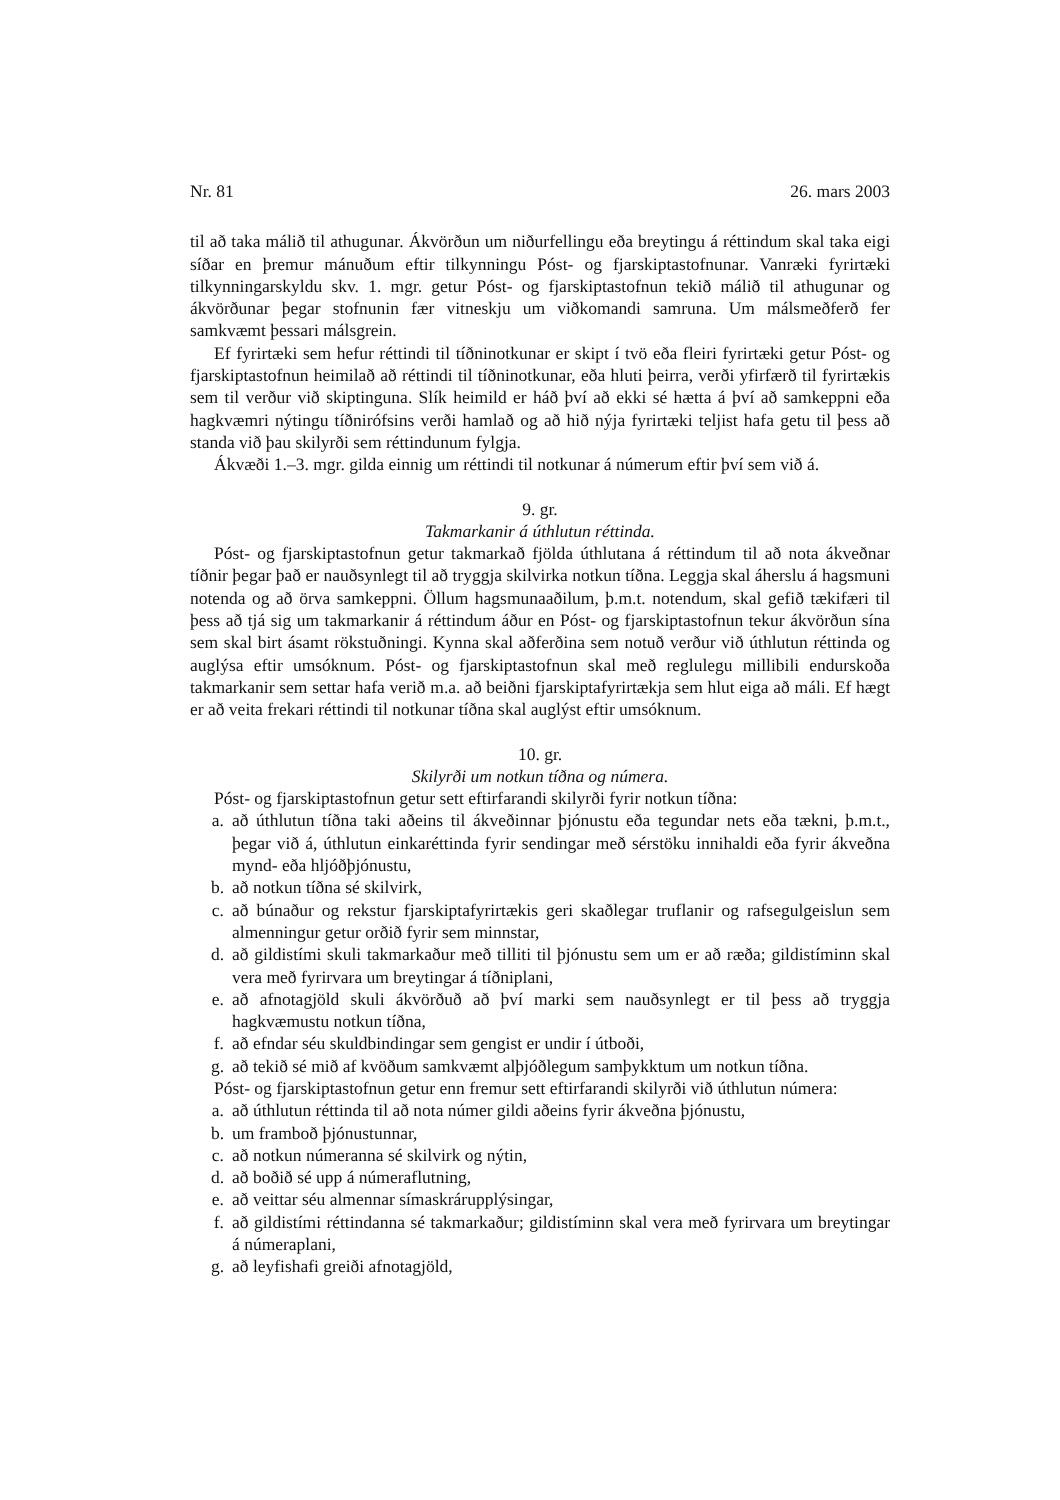Nr. 81 26. mars 2003
til að taka málið til athugunar. Ákvörðun um niðurfellingu eða breytingu á réttindum skal taka eigi síðar en þremur mánuðum eftir tilkynningu Póst- og fjarskiptastofnunar. Vanræki fyrirtæki tilkynningarskyldu skv. 1. mgr. getur Póst- og fjarskiptastofnun tekið málið til athugunar og ákvörðunar þegar stofnunin fær vitneskju um viðkomandi samruna. Um málsmeðferð fer samkvæmt þessari málsgrein.
Ef fyrirtæki sem hefur réttindi til tíðninotkunar er skipt í tvö eða fleiri fyrirtæki getur Póst- og fjarskiptastofnun heimilað að réttindi til tíðninotkunar, eða hluti þeirra, verði yfirfærð til fyrirtækis sem til verður við skiptinguna. Slík heimild er háð því að ekki sé hætta á því að samkeppni eða hagkvæmri nýtingu tíðnirófsins verði hamlað og að hið nýja fyrirtæki teljist hafa getu til þess að standa við þau skilyrði sem réttindunum fylgja.
Ákvæði 1.–3. mgr. gilda einnig um réttindi til notkunar á númerum eftir því sem við á.
9. gr.
Takmarkanir á úthlutun réttinda.
Póst- og fjarskiptastofnun getur takmarkað fjölda úthlutana á réttindum til að nota ákveðnar tíðnir þegar það er nauðsynlegt til að tryggja skilvirka notkun tíðna. Leggja skal áherslu á hagsmuni notenda og að örva samkeppni. Öllum hagsmunaaðilum, þ.m.t. notendum, skal gefið tækifæri til þess að tjá sig um takmarkanir á réttindum áður en Póst- og fjarskiptastofnun tekur ákvörðun sína sem skal birt ásamt rökstuðningi. Kynna skal aðferðina sem notuð verður við úthlutun réttinda og auglýsa eftir umsóknum. Póst- og fjarskiptastofnun skal með reglulegu millibili endurskoða takmarkanir sem settar hafa verið m.a. að beiðni fjarskiptafyrirtækja sem hlut eiga að máli. Ef hægt er að veita frekari réttindi til notkunar tíðna skal auglýst eftir umsóknum.
10. gr.
Skilyrði um notkun tíðna og númera.
Póst- og fjarskiptastofnun getur sett eftirfarandi skilyrði fyrir notkun tíðna:
a. að úthlutun tíðna taki aðeins til ákveðinnar þjónustu eða tegundar nets eða tækni, þ.m.t., þegar við á, úthlutun einkaréttinda fyrir sendingar með sérstöku innihaldi eða fyrir ákveðna mynd- eða hljóðþjónustu,
b. að notkun tíðna sé skilvirk,
c. að búnaður og rekstur fjarskiptafyrirtækis geri skaðlegar truflanir og rafsegulgeislun sem almenningur getur orðið fyrir sem minnstar,
d. að gildistími skuli takmarkaður með tilliti til þjónustu sem um er að ræða; gildistíminn skal vera með fyrirvara um breytingar á tíðniplani,
e. að afnotagjöld skuli ákvörðuð að því marki sem nauðsynlegt er til þess að tryggja hagkvæmustu notkun tíðna,
f. að efndar séu skuldbindingar sem gengist er undir í útboði,
g. að tekið sé mið af kvöðum samkvæmt alþjóðlegum samþykktum um notkun tíðna.
Póst- og fjarskiptastofnun getur enn fremur sett eftirfarandi skilyrði við úthlutun númera:
a. að úthlutun réttinda til að nota númer gildi aðeins fyrir ákveðna þjónustu,
b. um framboð þjónustunnar,
c. að notkun númeranna sé skilvirk og nýtin,
d. að boðið sé upp á númeraflutning,
e. að veittar séu almennar símaskrárupplýsingar,
f. að gildistími réttindanna sé takmarkaður; gildistíminn skal vera með fyrirvara um breytingar á númeraplani,
g. að leyfishafi greiði afnotagjöld,